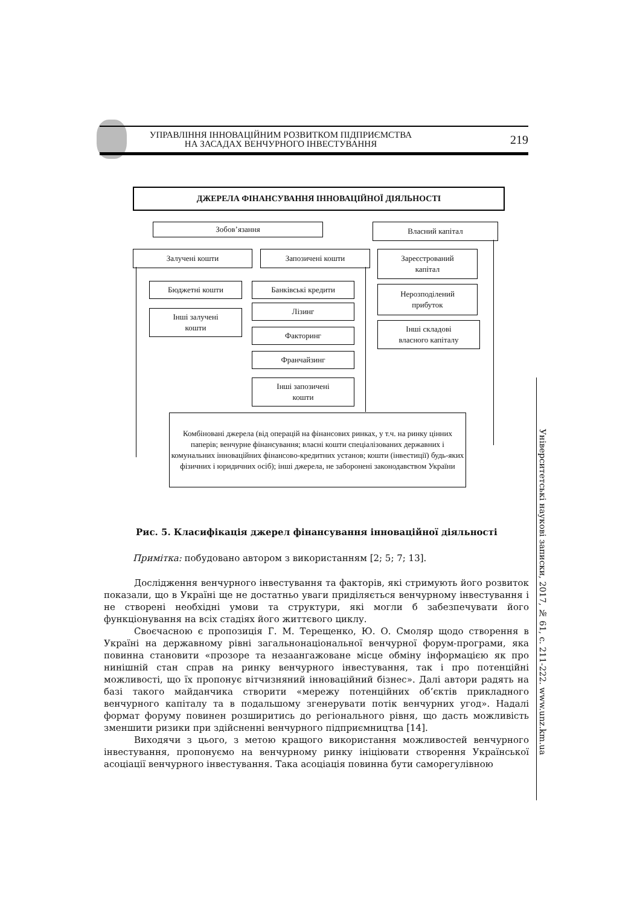УПРАВЛІННЯ ІННОВАЦІЙНИМ РОЗВИТКОМ ПІДПРИЄМСТВА
НА ЗАСАДАХ ВЕНЧУРНОГО ІНВЕСТУВАННЯ
219
ДЖЕРЕЛА ФІНАНСУВАННЯ ІННОВАЦІЙНОЇ ДІЯЛЬНОСТІ
Зобов’язання Власний капітал
Залучені кошти Запозичені кошти
Зареєстрований
капітал
Бюджетні кошти
Інші залучені
кошти
Банківські кредити
Лізинг
Факторинг
Франчайзинг
Інші запозичені
кошти
Нерозподілений
прибуток
Інші складові
власного капіталу
Комбіновані джерела (від операцій на фінансових ринках, у т.ч. на ринку цінних паперів; венчурне фінансування; власні кошти спеціалізованих державних і комунальних інноваційних фінансово-кредитних установ; кошти (інвестиції) будь-яких фізичних і юридичних осіб); інші джерела, не заборонені законодавством України
Рис. 5. Класифікація джерел фінансування інноваційної діяльності
Примітка: побудовано автором з використанням [2; 5; 7; 13].
Дослідження венчурного інвестування та факторів, які стримують його розвиток показали, що в Україні ще не достатньо уваги приділяється венчурному інвестування і не створені необхідні умови та структури, які могли б забезпечувати його функціонування на всіх стадіях його життєвого циклу.
Своєчасною є пропозиція Г. М. Терещенко, Ю. О. Смоляр щодо створення в Україні на державному рівні загальнонаціональної венчурної форум-програми, яка повинна становити «прозоре та незаангажоване місце обміну інформацією як про нинішній стан справ на ринку венчурного інвестування, так і про потенційні можливості, що їх пропонує вітчизняний інноваційний бізнес». Далі автори радять на базі такого майданчика створити «мережу потенційних об’єктів прикладного венчурного капіталу та в подальшому згенерувати потік венчурних угод». Надалі формат форуму повинен розширитись до регіонального рівня, що дасть можливість зменшити ризики при здійсненні венчурного підприємництва [14].
Виходячи з цього, з метою кращого використання можливостей венчурного інвестування, пропонуємо на венчурному ринку ініціювати створення Української асоціації венчурного інвестування. Така асоціація повинна бути саморегулівною
Університетські наукові записки, 2017, № 61, с. 211-222. www.unz.km.ua